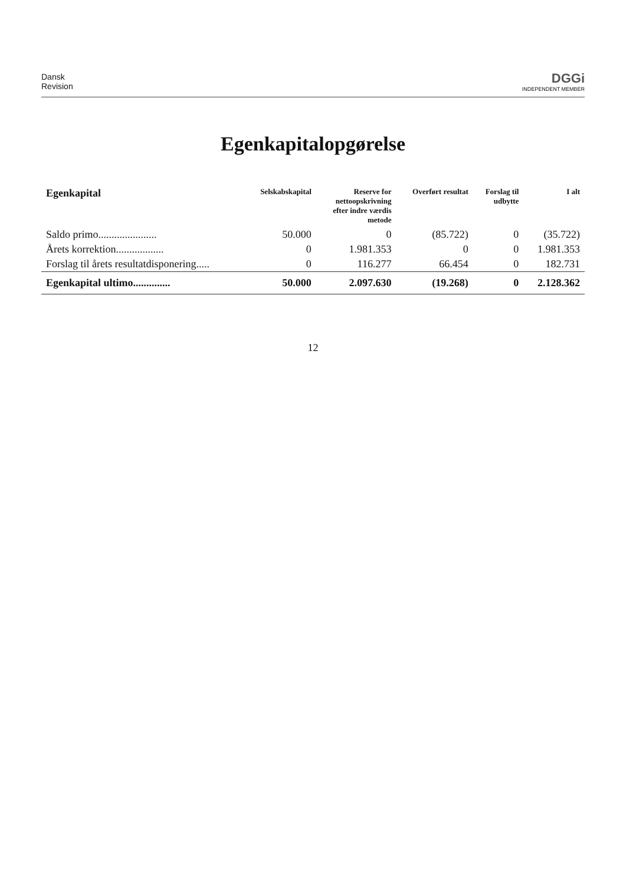Dansk
Revision
DGGi
INDEPENDENT MEMBER
Egenkapitalopgørelse
| Egenkapital | Selskabskapital | Reserve for nettoopskrivning efter indre værdis metode | Overført resultat | Forslag til udbytte | I alt |
| --- | --- | --- | --- | --- | --- |
| Saldo primo...................... | 50.000 | 0 | (85.722) | 0 | (35.722) |
| Årets korrektion.................. | 0 | 1.981.353 | 0 | 0 | 1.981.353 |
| Forslag til årets resultatdisponering..... | 0 | 116.277 | 66.454 | 0 | 182.731 |
| Egenkapital ultimo.............. | 50.000 | 2.097.630 | (19.268) | 0 | 2.128.362 |
12